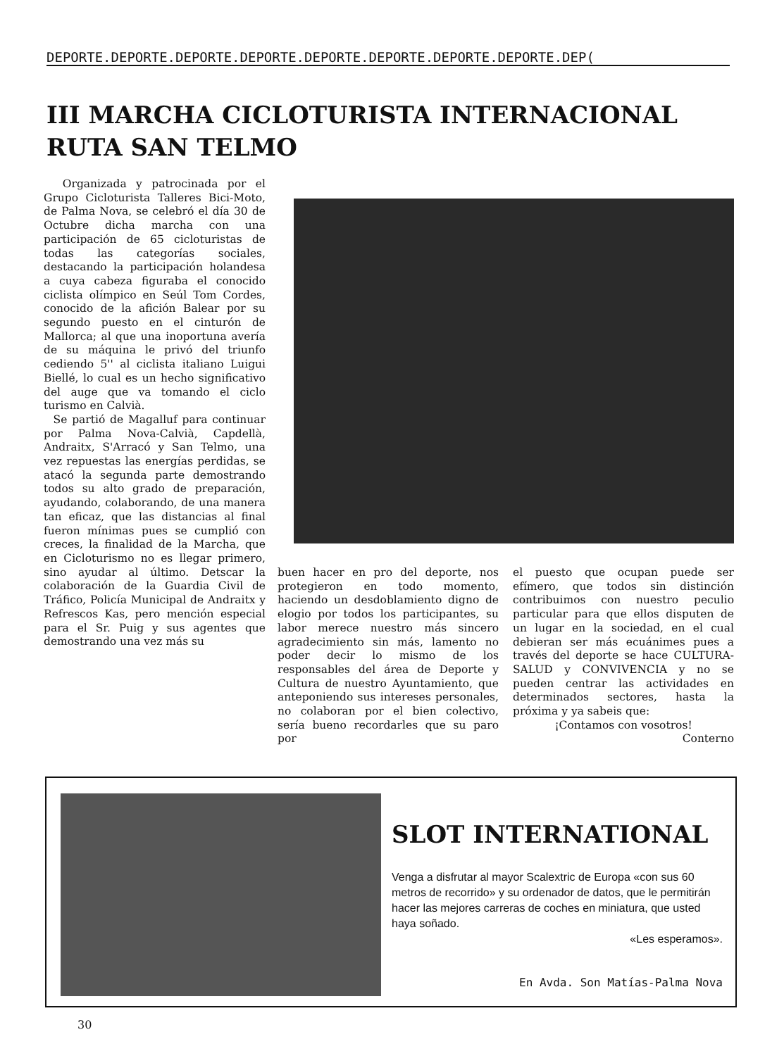DEPORTE.DEPORTE.DEPORTE.DEPORTE.DEPORTE.DEPORTE.DEPORTE.DEPORTE.DEP(
III MARCHA CICLOTURISTA INTERNACIONAL
RUTA SAN TELMO
Organizada y patrocinada por el Grupo Cicloturista Talleres Bici-Moto, de Palma Nova, se celebró el día 30 de Octubre dicha marcha con una participación de 65 cicloturistas de todas las categorías sociales, destacando la participación holandesa a cuya cabeza figuraba el conocido ciclista olímpico en Seúl Tom Cordes, conocido de la afición Balear por su segundo puesto en el cinturón de Mallorca; al que una inoportuna avería de su máquina le privó del triunfo cediendo 5'' al ciclista italiano Luigui Biellé, lo cual es un hecho significativo del auge que va tomando el ciclo turismo en Calvià.
Se partió de Magalluf para continuar por Palma Nova-Calvià, Capdellà, Andraitx, S'Arracó y San Telmo, una vez repuestas las energías perdidas, se atacó la segunda parte demostrando todos su alto grado de preparación, ayudando, colaborando, de una manera tan eficaz, que las distancias al final fueron mínimas pues se cumplió con creces, la finalidad de la Marcha, que en Cicloturismo no es llegar primero, sino ayudar al último. Detscar la colaboración de la Guardia Civil de Tráfico, Policía Municipal de Andraitx y Refrescos Kas, pero mención especial para el Sr. Puig y sus agentes que demostrando una vez más su
buen hacer en pro del deporte, nos protegieron en todo momento, haciendo un desdoblamiento digno de elogio por todos los participantes, su labor merece nuestro más sincero agradecimiento sin más, lamento no poder decir lo mismo de los responsables del área de Deporte y Cultura de nuestro Ayuntamiento, que anteponiendo sus intereses personales, no colaboran por el bien colectivo, sería bueno recordarles que su paro por
el puesto que ocupan puede ser efímero, que todos sin distinción contribuimos con nuestro peculio particular para que ellos disputen de un lugar en la sociedad, en el cual debieran ser más ecuánimes pues a través del deporte se hace CULTURA-SALUD y CONVIVENCIA y no se pueden centrar las actividades en determinados sectores, hasta la próxima y ya sabeis que:
¡Contamos con vosotros!
Conterno
SLOT INTERNATIONAL
Venga a disfrutar al mayor Scalextric de Europa «con sus 60 metros de recorrido» y su ordenador de datos, que le permitirán hacer las mejores carreras de coches en miniatura, que usted haya soñado.
«Les esperamos».
En Avda. Son Matías-Palma Nova
30